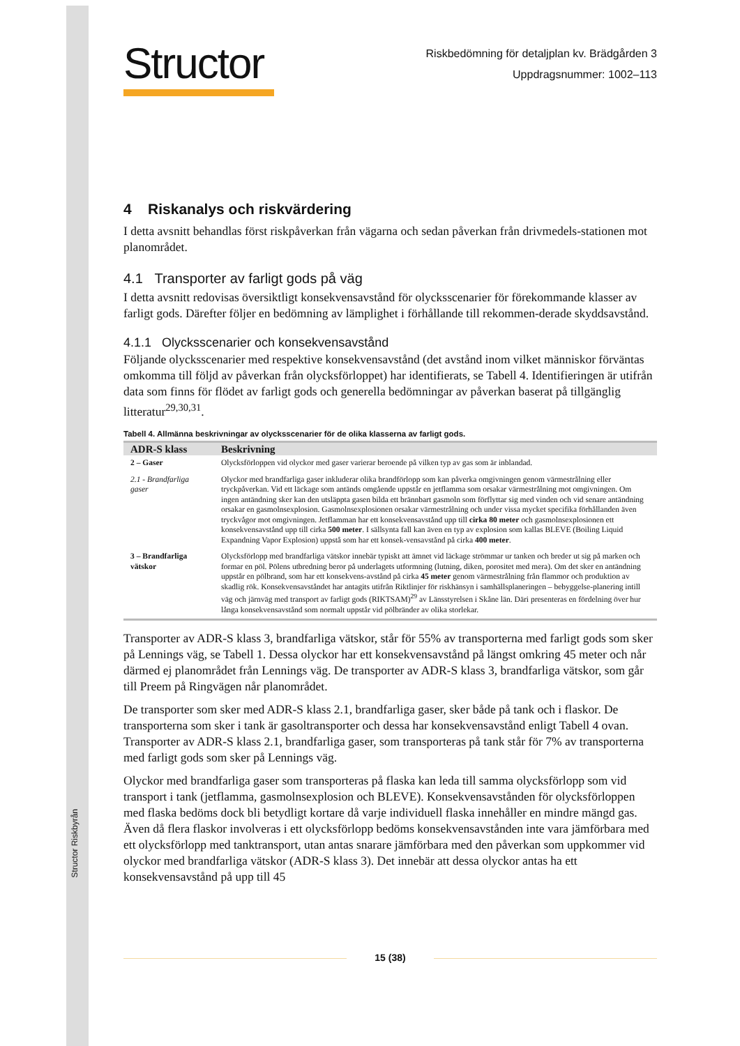Structor Riskbyrån
Structor
Riskbedömning för detaljplan kv. Brädgården 3
Uppdragsnummer: 1002–113
4 Riskanalys och riskvärdering
I detta avsnitt behandlas först riskpåverkan från vägarna och sedan påverkan från drivmedels-stationen mot planområdet.
4.1 Transporter av farligt gods på väg
I detta avsnitt redovisas översiktligt konsekvensavstånd för olycksscenarier för förekommande klasser av farligt gods. Därefter följer en bedömning av lämplighet i förhållande till rekommen-derade skyddsavstånd.
4.1.1 Olycksscenarier och konsekvensavstånd
Följande olycksscenarier med respektive konsekvensavstånd (det avstånd inom vilket människor förväntas omkomma till följd av påverkan från olycksförloppet) har identifierats, se Tabell 4. Identifieringen är utifrån data som finns för flödet av farligt gods och generella bedömningar av påverkan baserat på tillgänglig litteratur<sup>29,30,31</sup>.
Tabell 4. Allmänna beskrivningar av olycksscenarier för de olika klasserna av farligt gods.
| ADR-S klass | Beskrivning |
| --- | --- |
| 2 – Gaser | Olycksförloppen vid olyckor med gaser varierar beroende på vilken typ av gas som är inblandad. |
| 2.1 - Brandfarliga gaser | Olyckor med brandfarliga gaser inkluderar olika brandförlopp som kan påverka omgivningen genom värmestrålning eller tryckpåverkan. Vid ett läckage som antänds omgående uppstår en jetflamma som orsakar värmestrålning mot omgivningen. Om ingen antändning sker kan den utsläppta gasen bilda ett brännbart gasmoln som förflyttar sig med vinden och vid senare antändning orsakar en gasmolnsexplosion. Gasmolnsexplosionen orsakar värmestrålning och under vissa mycket specifika förhållanden även tryckvågor mot omgivningen. Jetflamman har ett konsekvensavstånd upp till cirka 80 meter och gasmolnsexplosionen ett konsekvensavstånd upp till cirka 500 meter . I sällsynta fall kan även en typ av explosion som kallas BLEVE (Boiling Liquid Expandning Vapor Explosion) uppstå som har ett konsek-vensavstånd på cirka 400 meter . |
| 3 – Brandfarliga vätskor | Olycksförlopp med brandfarliga vätskor innebär typiskt att ämnet vid läckage strömmar ur tanken och breder ut sig på marken och formar en pöl. Pölens utbredning beror på underlagets utformning (lutning, diken, porositet med mera). Om det sker en antändning uppstår en pölbrand, som har ett konsekvens-avstånd på cirka 45 meter genom värmestrålning från flammor och produktion av skadlig rök. Konsekvensavståndet har antagits utifrån Riktlinjer för riskhänsyn i samhällsplaneringen – bebyggelse-planering intill väg och järnväg med transport av farligt gods (RIKTSAM)<sup>29</sup> av Länsstyrelsen i Skåne län. Däri presenteras en fördelning över hur långa konsekvensavstånd som normalt uppstår vid pölbränder av olika storlekar. |
Transporter av ADR-S klass 3, brandfarliga vätskor, står för 55% av transporterna med farligt gods som sker på Lennings väg, se Tabell 1. Dessa olyckor har ett konsekvensavstånd på längst omkring 45 meter och når därmed ej planområdet från Lennings väg. De transporter av ADR-S klass 3, brandfarliga vätskor, som går till Preem på Ringvägen når planområdet.
De transporter som sker med ADR-S klass 2.1, brandfarliga gaser, sker både på tank och i flaskor. De transporterna som sker i tank är gasoltransporter och dessa har konsekvensavstånd enligt Tabell 4 ovan. Transporter av ADR-S klass 2.1, brandfarliga gaser, som transporteras på tank står för 7% av transporterna med farligt gods som sker på Lennings väg.
Olyckor med brandfarliga gaser som transporteras på flaska kan leda till samma olycksförlopp som vid transport i tank (jetflamma, gasmolnsexplosion och BLEVE). Konsekvensavstånden för olycksförloppen med flaska bedöms dock bli betydligt kortare då varje individuell flaska innehåller en mindre mängd gas. Även då flera flaskor involveras i ett olycksförlopp bedöms konsekvensavstånden inte vara jämförbara med ett olycksförlopp med tanktransport, utan antas snarare jämförbara med den påverkan som uppkommer vid olyckor med brandfarliga vätskor (ADR-S klass 3). Det innebär att dessa olyckor antas ha ett konsekvensavstånd på upp till 45
15 (38)